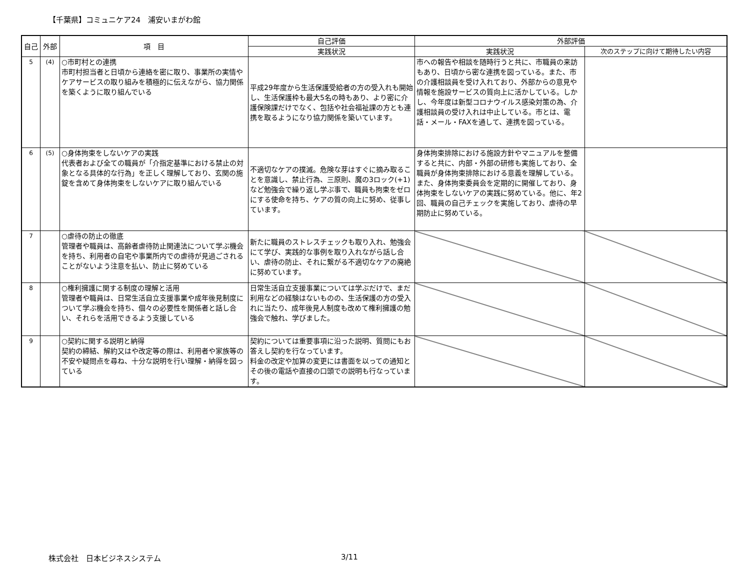【千葉県】コミュニケア24　浦安いまがわ館
| 自己 | 外部 | 項 目 | 自己評価 | 外部評価 | |
| --- | --- | --- | --- | --- | --- |
| | | | 実践状況 | 実践状況 | 次のステップに向けて期待したい内容 |
| 5 | (4) | ○市町村との連携 市町村担当者と日頃から連絡を密に取り、事業所の実情やケアサービスの取り組みを積極的に伝えながら、協力関係を築くように取り組んでいる | 平成29年度から生活保護受給者の方の受入れも開始し、生活保護枠も最大5名の時もあり、より密に介護保険課だけでなく、包括や社会福祉課の方とも連携を取るようになり協力関係を築いています。 | 市への報告や相談を随時行うと共に、市職員の来訪もあり、日頃から密な連携を図っている。また、市の介護相談員を受け入れており、外部からの意見や情報を施設サービスの質向上に活かしている。しかし、今年度は新型コロナウイルス感染対策の為、介護相談員の受け入れは中止している。市とは、電話・メール・FAXを通して、連携を図っている。 | |
| 6 | (5) | ○身体拘束をしないケアの実践 代表者および全ての職員が「介指定基準における禁止の対象となる具体的な行為」を正しく理解しており、玄関の施錠を含めて身体拘束をしないケアに取り組んでいる | 不適切なケアの撲滅。危険な芽はすぐに摘み取ることを意識し、禁止行為、三原則、魔の3ロック(+1)など勉強会で繰り返し学ぶ事で、職員も拘束をゼロにする使命を持ち、ケアの質の向上に努め、従事しています。 | 身体拘束排除における施設方針やマニュアルを整備すると共に、内部・外部の研修も実施しており、全職員が身体拘束排除における意義を理解している。また、身体拘束委員会を定期的に開催しており、身体拘束をしないケアの実践に努めている。他に、年2回、職員の自己チェックを実施しており、虐待の早期防止に努めている。 | |
| 7 | | ○虐待の防止の徹底 管理者や職員は、高齢者虐待防止関連法について学ぶ機会を持ち、利用者の自宅や事業所内での虐待が見過ごされることがないよう注意を払い、防止に努めている | 新たに職員のストレスチェックも取り入れ、勉強会にて学び、実践的な事例を取り入れながら話し合い、虐待の防止、それに繋がる不適切なケアの廃絶に努めています。 | | |
| 8 | | ○権利擁護に関する制度の理解と活用 管理者や職員は、日常生活自立支援事業や成年後見制度について学ぶ機会を持ち、個々の必要性を関係者と話し合い、それらを活用できるよう支援している | 日常生活自立支援事業については学ぶだけで、まだ利用などの経験はないものの、生活保護の方の受入れに当たり、成年後見人制度も改めて権利擁護の勉強会で触れ、学びました。 | | |
| 9 | | ○契約に関する説明と納得 契約の締結、解約又はや改定等の際は、利用者や家族等の不安や疑問点を尋ね、十分な説明を行い理解・納得を図っている | 契約については重要事項に沿った説明、質問にもお答えし契約を行なっています。 料金の改定や加算の変更には書面を以っての通知とその後の電話や直接の口頭での説明も行なっています。 | | |
株式会社　日本ビジネスシステム 3/11